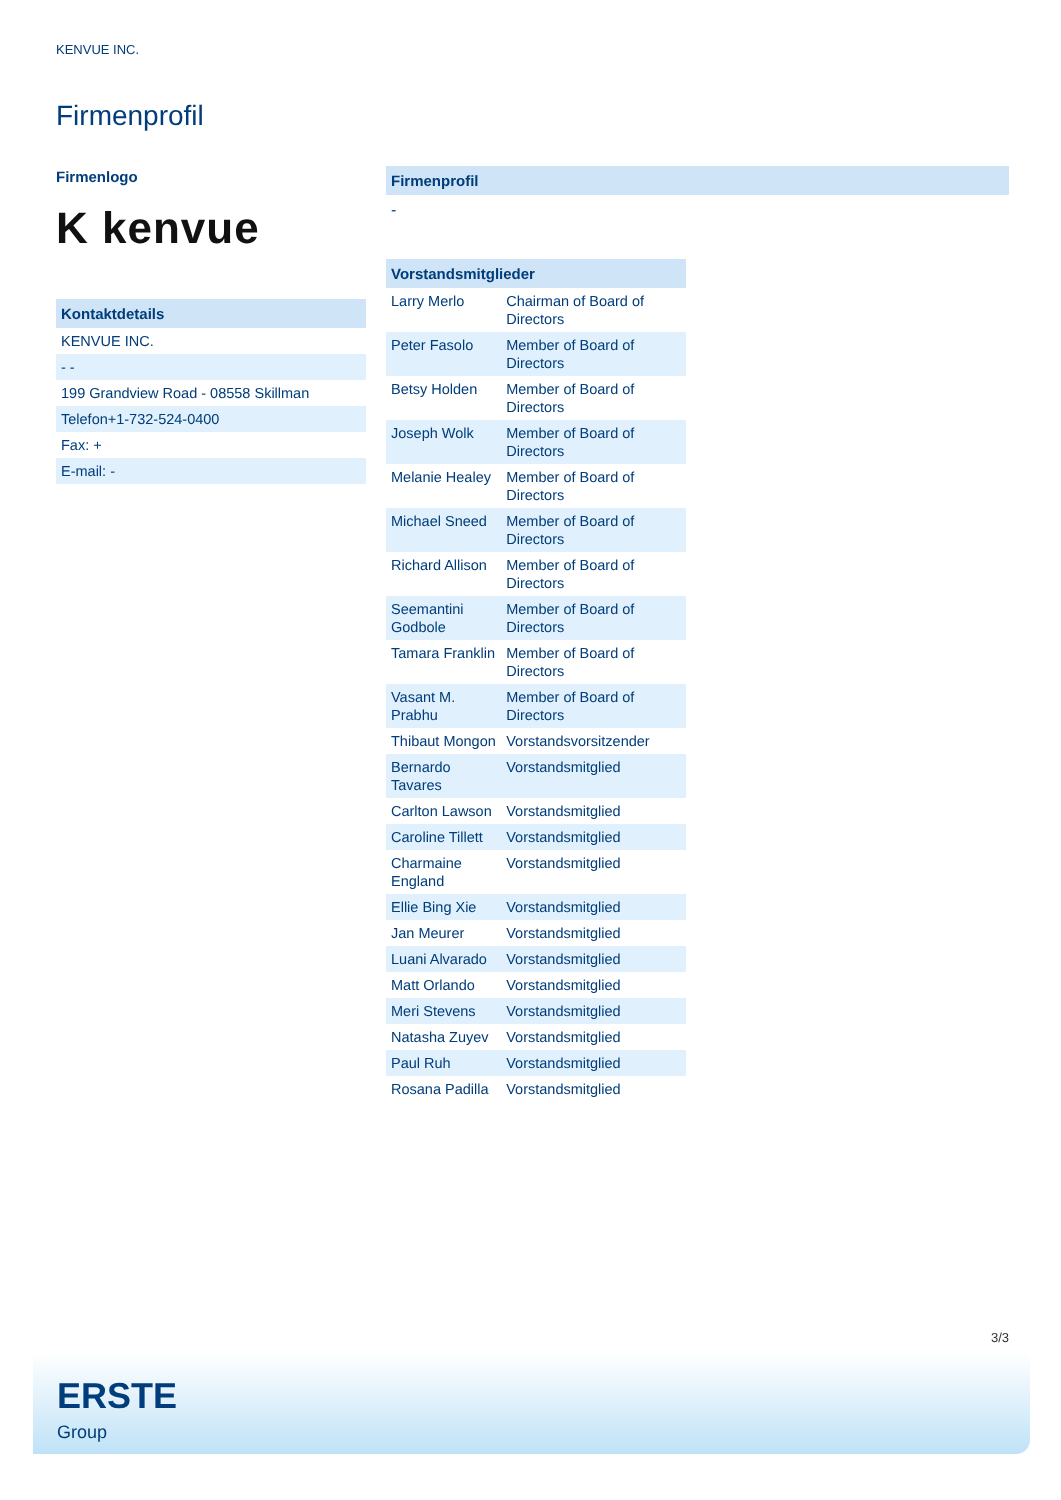KENVUE INC.
Firmenprofil
Firmenlogo
K kenvue
| Kontaktdetails |
| --- |
| KENVUE INC. |
| - - |
| 199 Grandview Road - 08558 Skillman |
| Telefon+1-732-524-0400 |
| Fax: + |
| E-mail: - |
Firmenprofil
-
| Vorstandsmitglieder | |
| --- | --- |
| Larry Merlo | Chairman of Board of Directors |
| Peter Fasolo | Member of Board of Directors |
| Betsy Holden | Member of Board of Directors |
| Joseph Wolk | Member of Board of Directors |
| Melanie Healey | Member of Board of Directors |
| Michael Sneed | Member of Board of Directors |
| Richard Allison | Member of Board of Directors |
| Seemantini Godbole | Member of Board of Directors |
| Tamara Franklin | Member of Board of Directors |
| Vasant M. Prabhu | Member of Board of Directors |
| Thibaut Mongon | Vorstandsvorsitzender |
| Bernardo Tavares | Vorstandsmitglied |
| Carlton Lawson | Vorstandsmitglied |
| Caroline Tillett | Vorstandsmitglied |
| Charmaine England | Vorstandsmitglied |
| Ellie Bing Xie | Vorstandsmitglied |
| Jan Meurer | Vorstandsmitglied |
| Luani Alvarado | Vorstandsmitglied |
| Matt Orlando | Vorstandsmitglied |
| Meri Stevens | Vorstandsmitglied |
| Natasha Zuyev | Vorstandsmitglied |
| Paul Ruh | Vorstandsmitglied |
| Rosana Padilla | Vorstandsmitglied |
3/3
ERSTE
Group